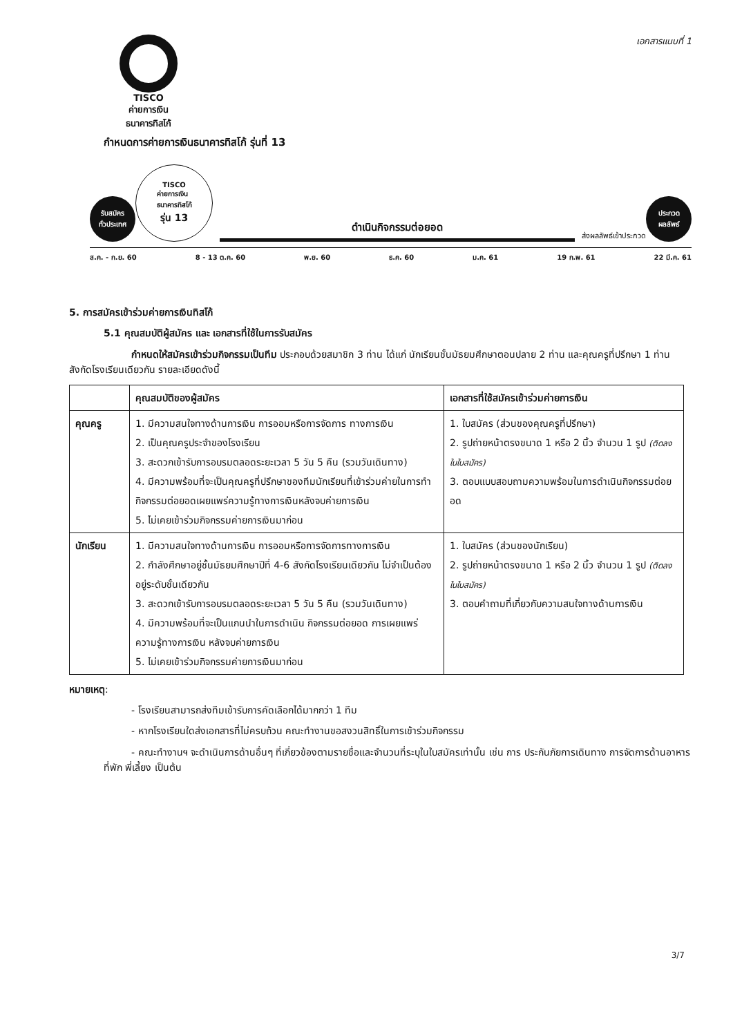TISCO
ค่ายการเงิน
ธนาคารทิสโก้
เอกสารแนบที่ 1
กำหนดการค่ายการเงินธนาคารทิสโก้ รุ่นที่ 13
รับสมัคร
ทั่วประเทศ
TISCO
ค่ายการเงิน
ธนาคารทิสโก้
รุ่น 13
ดำเนินกิจกรรมต่อยอด
ส่งผลลัพธ์เข้าประกวด
ประกวด
ผลลัพธ์
ส.ค. - ก.ย. 60 8 - 13 ต.ค. 60 พ.ย. 60 ธ.ค. 60 ม.ค. 61 19 ก.พ. 61 22 มี.ค. 61
5. การสมัครเข้าร่วมค่ายการเงินทิสโก้
5.1 คุณสมบัติผู้สมัคร และ เอกสารที่ใช้ในการรับสมัคร
กำหนดให้สมัครเข้าร่วมกิจกรรมเป็นทีม ประกอบด้วยสมาชิก 3 ท่าน ได้แก่ นักเรียนชั้นมัธยมศึกษาตอนปลาย 2 ท่าน และคุณครูที่ปรึกษา 1 ท่าน สังกัดโรงเรียนเดียวกัน รายละเอียดดังนี้
| | คุณสมบัติของผู้สมัคร | เอกสารที่ใช้สมัครเข้าร่วมค่ายการเงิน |
| --- | --- | --- |
| คุณครู | 1. มีความสนใจทางด้านการเงิน การออมหรือการจัดการ ทางการเงิน 2. เป็นคุณครูประจำของโรงเรียน 3. สะดวกเข้ารับการอบรมตลอดระยะเวลา 5 วัน 5 คืน (รวมวันเดินทาง) 4. มีความพร้อมที่จะเป็นคุณครูที่ปรึกษาของทีมนักเรียนที่เข้าร่วมค่ายในการทำกิจกรรมต่อยอดเผยแพร่ความรู้ทางการเงินหลังจบค่ายการเงิน 5. ไม่เคยเข้าร่วมกิจกรรมค่ายการเงินมาก่อน | 1. ใบสมัคร (ส่วนของคุณครูที่ปรึกษา) 2. รูปถ่ายหน้าตรงขนาด 1 หรือ 2 นิ้ว จำนวน 1 รูป (ติดลงในใบสมัคร) 3. ตอบแบบสอบถามความพร้อมในการดำเนินกิจกรรมต่อยอด |
| นักเรียน | 1. มีความสนใจทางด้านการเงิน การออมหรือการจัดการทางการเงิน 2. กำลังศึกษาอยู่ชั้นมัธยมศึกษาปีที่ 4-6 สังกัดโรงเรียนเดียวกัน ไม่จำเป็นต้องอยู่ระดับชั้นเดียวกัน 3. สะดวกเข้ารับการอบรมตลอดระยะเวลา 5 วัน 5 คืน (รวมวันเดินทาง) 4. มีความพร้อมที่จะเป็นแกนนำในการดำเนิน กิจกรรมต่อยอด การเผยแพร่ความรู้ทางการเงิน หลังจบค่ายการเงิน 5. ไม่เคยเข้าร่วมกิจกรรมค่ายการเงินมาก่อน | 1. ใบสมัคร (ส่วนของนักเรียน) 2. รูปถ่ายหน้าตรงขนาด 1 หรือ 2 นิ้ว จำนวน 1 รูป (ติดลงในใบสมัคร) 3. ตอบคำถามที่เกี่ยวกับความสนใจทางด้านการเงิน |
หมายเหตุ:
- โรงเรียนสามารถส่งทีมเข้ารับการคัดเลือกได้มากกว่า 1 ทีม
- หากโรงเรียนใดส่งเอกสารที่ไม่ครบถ้วน คณะทำงานขอสงวนสิทธิ์ในการเข้าร่วมกิจกรรม
- คณะทำงานฯ จะดำเนินการด้านอื่นๆ ที่เกี่ยวข้องตามรายชื่อและจำนวนที่ระบุในใบสมัครเท่านั้น เช่น การ ประกันภัยการเดินทาง การจัดการด้านอาหาร ที่พัก พี่เลี้ยง เป็นต้น
3/7